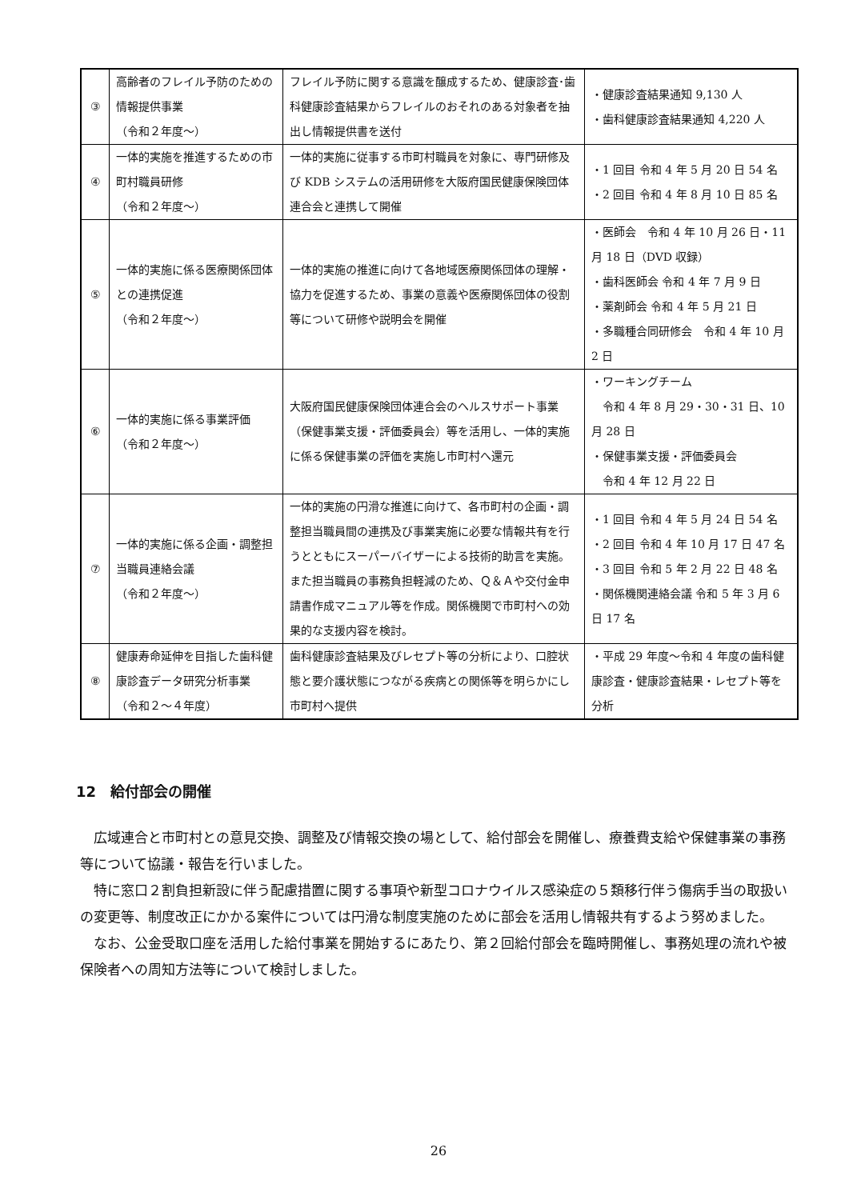| ③ | 高齢者のフレイル予防のための情報提供事業 （令和２年度～） | フレイル予防に関する意識を醸成するため、健康診査･歯科健康診査結果からフレイルのおそれのある対象者を抽出し情報提供書を送付 | ・健康診査結果通知 9,130 人 ・歯科健康診査結果通知 4,220 人 |
| ④ | 一体的実施を推進するための市町村職員研修 （令和２年度～） | 一体的実施に従事する市町村職員を対象に、専門研修及び KDB システムの活用研修を大阪府国民健康保険団体連合会と連携して開催 | ・1 回目 令和 4 年 5 月 20 日 54 名 ・2 回目 令和 4 年 8 月 10 日 85 名 |
| ⑤ | 一体的実施に係る医療関係団体との連携促進 （令和２年度～） | 一体的実施の推進に向けて各地域医療関係団体の理解・協力を促進するため、事業の意義や医療関係団体の役割等について研修や説明会を開催 | ・医師会 令和 4 年 10 月 26 日・11 月 18 日（DVD 収録） ・歯科医師会 令和 4 年 7 月 9 日 ・薬剤師会 令和 4 年 5 月 21 日 ・多職種合同研修会 令和 4 年 10 月 2 日 |
| ⑥ | 一体的実施に係る事業評価 （令和２年度～） | 大阪府国民健康保険団体連合会のヘルスサポート事業（保健事業支援・評価委員会）等を活用し、一体的実施に係る保健事業の評価を実施し市町村へ還元 | ・ワーキングチーム 令和 4 年 8 月 29・30・31 日、10 月 28 日 ・保健事業支援・評価委員会 令和 4 年 12 月 22 日 |
| ⑦ | 一体的実施に係る企画・調整担当職員連絡会議 （令和２年度～） | 一体的実施の円滑な推進に向けて、各市町村の企画・調整担当職員間の連携及び事業実施に必要な情報共有を行うとともにスーパーバイザーによる技術的助言を実施。また担当職員の事務負担軽減のため、Ｑ＆Ａや交付金申請書作成マニュアル等を作成。関係機関で市町村への効果的な支援内容を検討。 | ・1 回目 令和 4 年 5 月 24 日 54 名 ・2 回目 令和 4 年 10 月 17 日 47 名 ・3 回目 令和 5 年 2 月 22 日 48 名 ・関係機関連絡会議 令和 5 年 3 月 6 日 17 名 |
| ⑧ | 健康寿命延伸を目指した歯科健康診査データ研究分析事業 （令和２～４年度） | 歯科健康診査結果及びレセプト等の分析により、口腔状態と要介護状態につながる疾病との関係等を明らかにし市町村へ提供 | ・平成 29 年度～令和 4 年度の歯科健康診査・健康診査結果・レセプト等を分析 |
12　給付部会の開催
広域連合と市町村との意見交換、調整及び情報交換の場として、給付部会を開催し、療養費支給や保健事業の事務等について協議・報告を行いました。
特に窓口２割負担新設に伴う配慮措置に関する事項や新型コロナウイルス感染症の５類移行伴う傷病手当の取扱いの変更等、制度改正にかかる案件については円滑な制度実施のために部会を活用し情報共有するよう努めました。
なお、公金受取口座を活用した給付事業を開始するにあたり、第２回給付部会を臨時開催し、事務処理の流れや被保険者への周知方法等について検討しました。
26